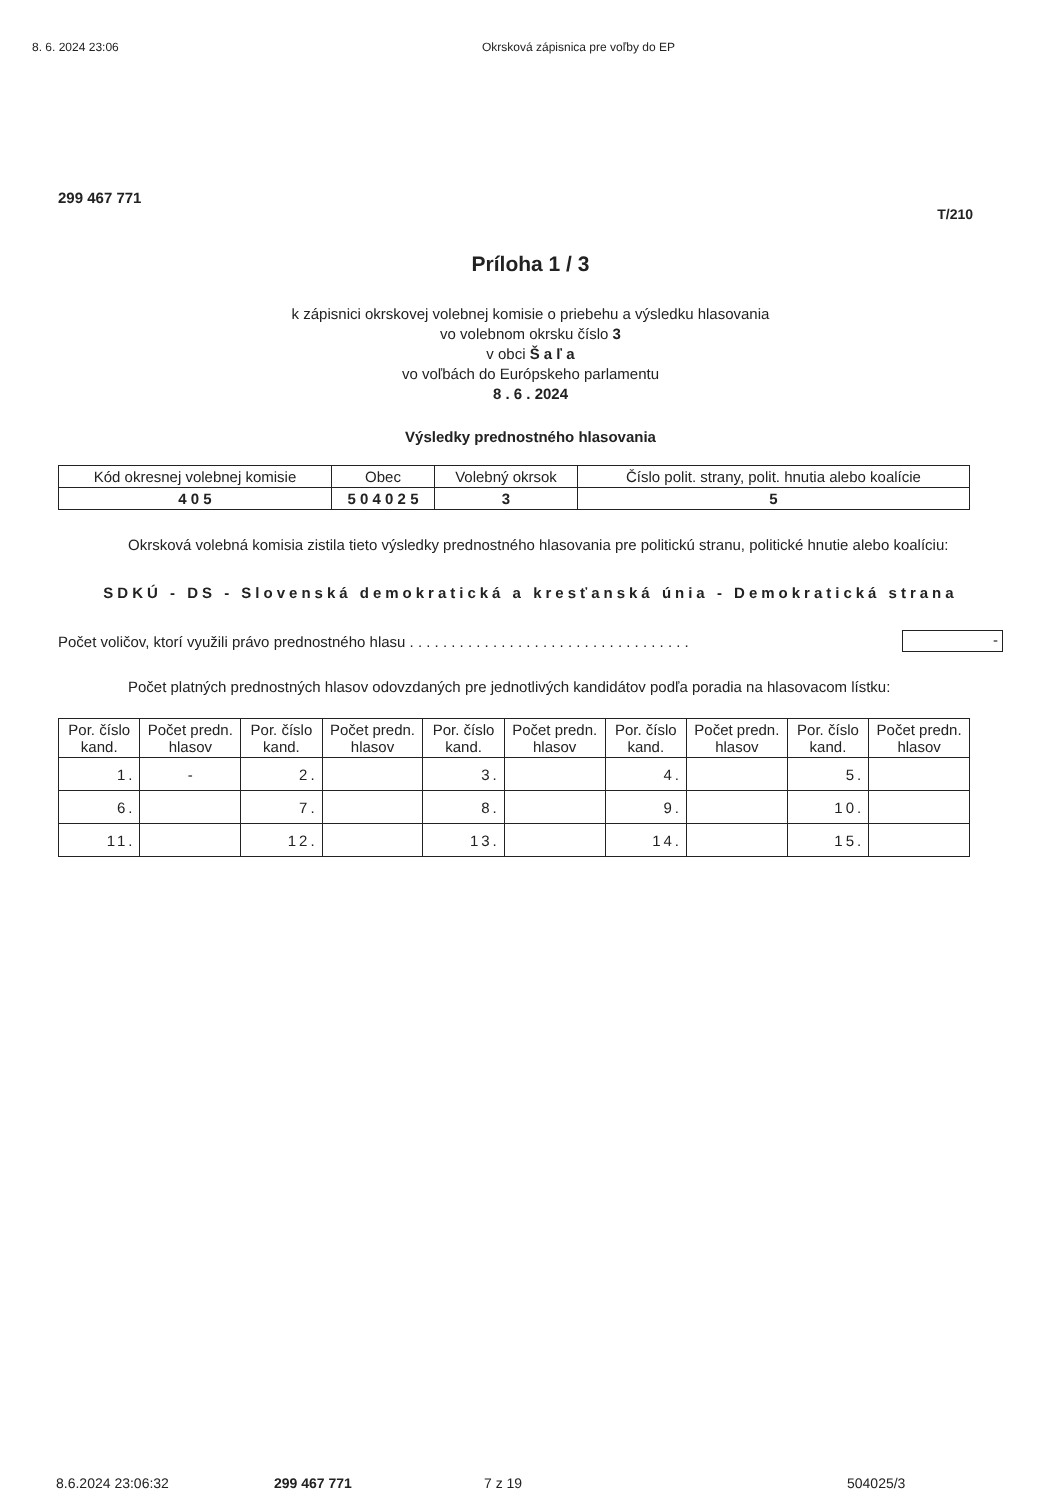8. 6. 2024 23:06 Okrsková zápisnica pre voľby do EP
299 467 771
T/210
Príloha 1 / 3
k zápisnici okrskovej volebnej komisie o priebehu a výsledku hlasovania
vo volebnom okrsku číslo 3
v obci Š a ľ a
vo voľbách do Európskeho parlamentu
8 . 6 . 2024
Výsledky prednostného hlasovania
| Kód okresnej volebnej komisie | Obec | Volebný okrsok | Číslo polit. strany, polit. hnutia alebo koalície |
| --- | --- | --- | --- |
| 4 0 5 | 5 0 4 0 2 5 | 3 | 5 |
Okrsková volebná komisia zistila tieto výsledky prednostného hlasovania pre politickú stranu, politické hnutie alebo koalíciu:
SDKÚ - DS - Slovenská demokratická a kresťanská únia - Demokratická strana
Počet voličov, ktorí využili právo prednostného hlasu . . . . . . . . . . . . . . . . . . . . . . . . . . . . . . . . . . -
Počet platných prednostných hlasov odovzdaných pre jednotlivých kandidátov podľa poradia na hlasovacom lístku:
| Por. číslo kand. | Počet predn. hlasov | Por. číslo kand. | Počet predn. hlasov | Por. číslo kand. | Počet predn. hlasov | Por. číslo kand. | Počet predn. hlasov | Por. číslo kand. | Počet predn. hlasov |
| --- | --- | --- | --- | --- | --- | --- | --- | --- | --- |
| 1. | - | 2. | | 3. | | 4. | | 5. | |
| 6. | | 7. | | 8. | | 9. | | 10. | |
| 11. | | 12. | | 13. | | 14. | | 15. | |
8.6.2024 23:06:32 299 467 771 7 z 19 504025/3